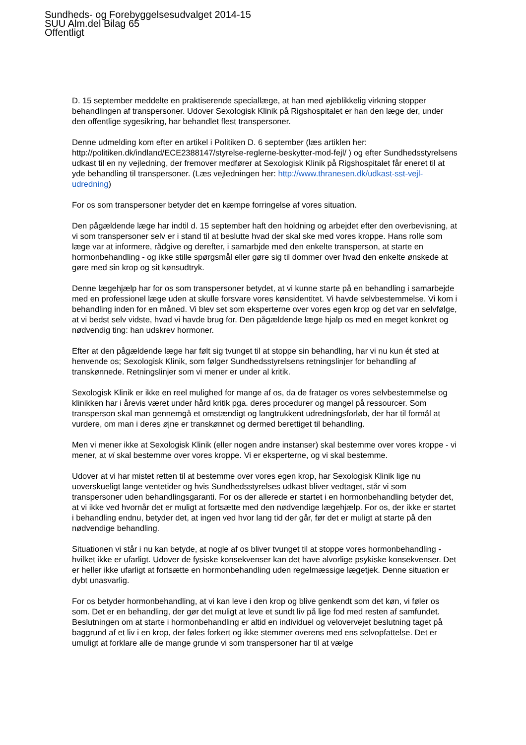Sundheds- og Forebyggelsesudvalget 2014-15
SUU Alm.del Bilag 65
Offentligt
D. 15 september meddelte en praktiserende speciallæge, at han med øjeblikkelig virkning stopper behandlingen af transpersoner. Udover Sexologisk Klinik på Rigshospitalet er han den læge der, under den offentlige sygesikring, har behandlet flest transpersoner.
Denne udmelding kom efter en artikel i Politiken D. 6 september (læs artiklen her: http://politiken.dk/indland/ECE2388147/styrelse-reglerne-beskytter-mod-fejl/ ) og efter Sundhedsstyrelsens udkast til en ny vejledning, der fremover medfører at Sexologisk Klinik på Rigshospitalet får eneret til at yde behandling til transpersoner. (Læs vejledningen her: http://www.thranesen.dk/udkast-sst-vejl-udredning)
For os som transpersoner betyder det en kæmpe forringelse af vores situation.
Den pågældende læge har indtil d. 15 september haft den holdning og arbejdet efter den overbevisning, at vi som transpersoner selv er i stand til at beslutte hvad der skal ske med vores kroppe. Hans rolle som læge var at informere, rådgive og derefter, i samarbjde med den enkelte transperson, at starte en hormonbehandling - og ikke stille spørgsmål eller gøre sig til dommer over hvad den enkelte ønskede at gøre med sin krop og sit kønsudtryk.
Denne lægehjælp har for os som transpersoner betydet, at vi kunne starte på en behandling i samarbejde med en professionel læge uden at skulle forsvare vores kønsidentitet. Vi havde selvbestemmelse. Vi kom i behandling inden for en måned. Vi blev set som eksperterne over vores egen krop og det var en selvfølge, at vi bedst selv vidste, hvad vi havde brug for. Den pågældende læge hjalp os med en meget konkret og nødvendig ting: han udskrev hormoner.
Efter at den pågældende læge har følt sig tvunget til at stoppe sin behandling, har vi nu kun ét sted at henvende os; Sexologisk Klinik, som følger Sundhedsstyrelsens retningslinjer for behandling af transkønnede. Retningslinjer som vi mener er under al kritik.
Sexologisk Klinik er ikke en reel mulighed for mange af os, da de fratager os vores selvbestemmelse og klinikken har i årevis været under hård kritik pga. deres procedurer og mangel på ressourcer. Som transperson skal man gennemgå et omstændigt og langtrukkent udredningsforløb, der har til formål at vurdere, om man i deres øjne er transkønnet og dermed berettiget til behandling.
Men vi mener ikke at Sexologisk Klinik (eller nogen andre instanser) skal bestemme over vores kroppe - vi mener, at vi skal bestemme over vores kroppe. Vi er eksperterne, og vi skal bestemme.
Udover at vi har mistet retten til at bestemme over vores egen krop, har Sexologisk Klinik lige nu uoverskueligt lange ventetider og hvis Sundhedsstyrelses udkast bliver vedtaget, står vi som transpersoner uden behandlingsgaranti. For os der allerede er startet i en hormonbehandling betyder det, at vi ikke ved hvornår det er muligt at fortsætte med den nødvendige lægehjælp. For os, der ikke er startet i behandling endnu, betyder det, at ingen ved hvor lang tid der går, før det er muligt at starte på den nødvendige behandling.
Situationen vi står i nu kan betyde, at nogle af os bliver tvunget til at stoppe vores hormonbehandling - hvilket ikke er ufarligt. Udover de fysiske konsekvenser kan det have alvorlige psykiske konsekvenser. Det er heller ikke ufarligt at fortsætte en hormonbehandling uden regelmæssige lægetjek. Denne situation er dybt unasvarlig.
For os betyder hormonbehandling, at vi kan leve i den krop og blive genkendt som det køn, vi føler os som. Det er en behandling, der gør det muligt at leve et sundt liv på lige fod med resten af samfundet. Beslutningen om at starte i hormonbehandling er altid en individuel og velovervejet beslutning taget på baggrund af et liv i en krop, der føles forkert og ikke stemmer overens med ens selvopfattelse. Det er umuligt at forklare alle de mange grunde vi som transpersoner har til at vælge